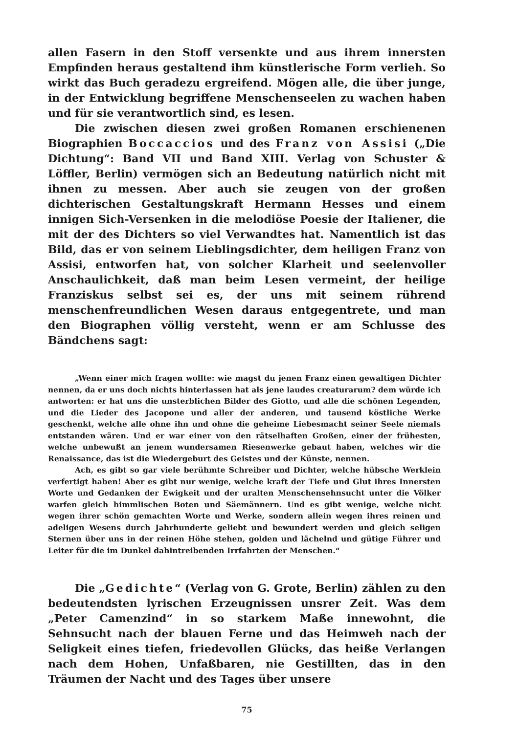allen Fasern in den Stoff versenkte und aus ihrem innersten Empfinden heraus gestaltend ihm künstlerische Form verlieh. So wirkt das Buch geradezu ergreifend. Mögen alle, die über junge, in der Entwicklung begriffene Menschenseelen zu wachen haben und für sie verantwortlich sind, es lesen.
Die zwischen diesen zwei großen Romanen erschienenen Biographien Boccaccios und des Franz von Assisi („Die Dichtung“: Band VII und Band XIII. Verlag von Schuster & Löffler, Berlin) vermögen sich an Bedeutung natürlich nicht mit ihnen zu messen. Aber auch sie zeugen von der großen dichterischen Gestaltungskraft Hermann Hesses und einem innigen Sich-Versenken in die melodiöse Poesie der Italiener, die mit der des Dichters so viel Verwandtes hat. Namentlich ist das Bild, das er von seinem Lieblingsdichter, dem heiligen Franz von Assisi, entworfen hat, von solcher Klarheit und seelenvoller Anschaulichkeit, daß man beim Lesen vermeint, der heilige Franziskus selbst sei es, der uns mit seinem rührend menschenfreundlichen Wesen daraus entgegentrete, und man den Biographen völlig versteht, wenn er am Schlusse des Bändchens sagt:
„Wenn einer mich fragen wollte: wie magst du jenen Franz einen gewaltigen Dichter nennen, da er uns doch nichts hinterlassen hat als jene laudes creaturarum? dem würde ich antworten: er hat uns die unsterblichen Bilder des Giotto, und alle die schönen Legenden, und die Lieder des Jacopone und aller der anderen, und tausend köstliche Werke geschenkt, welche alle ohne ihn und ohne die geheime Liebesmacht seiner Seele niemals entstanden wären. Und er war einer von den rätselhaften Großen, einer der frühesten, welche unbewußt an jenem wundersamen Riesenwerke gebaut haben, welches wir die Renaissance, das ist die Wiedergeburt des Geistes und der Künste, nennen.
Ach, es gibt so gar viele berühmte Schreiber und Dichter, welche hübsche Werklein verfertigt haben! Aber es gibt nur wenige, welche kraft der Tiefe und Glut ihres Innersten Worte und Gedanken der Ewigkeit und der uralten Menschensehnsucht unter die Völker warfen gleich himmlischen Boten und Säemännern. Und es gibt wenige, welche nicht wegen ihrer schön gemachten Worte und Werke, sondern allein wegen ihres reinen und adeligen Wesens durch Jahrhunderte geliebt und bewundert werden und gleich seligen Sternen über uns in der reinen Höhe stehen, golden und lächelnd und gütige Führer und Leiter für die im Dunkel dahintreibenden Irrfahrten der Menschen.“
Die „Gedichte“ (Verlag von G. Grote, Berlin) zählen zu den bedeutendsten lyrischen Erzeugnissen unsrer Zeit. Was dem „Peter Camenzind“ in so starkem Maße innewohnt, die Sehnsucht nach der blauen Ferne und das Heimweh nach der Seligkeit eines tiefen, friedevollen Glücks, das heiße Verlangen nach dem Hohen, Unfaßbaren, nie Gestillten, das in den Träumen der Nacht und des Tages über unsere
75